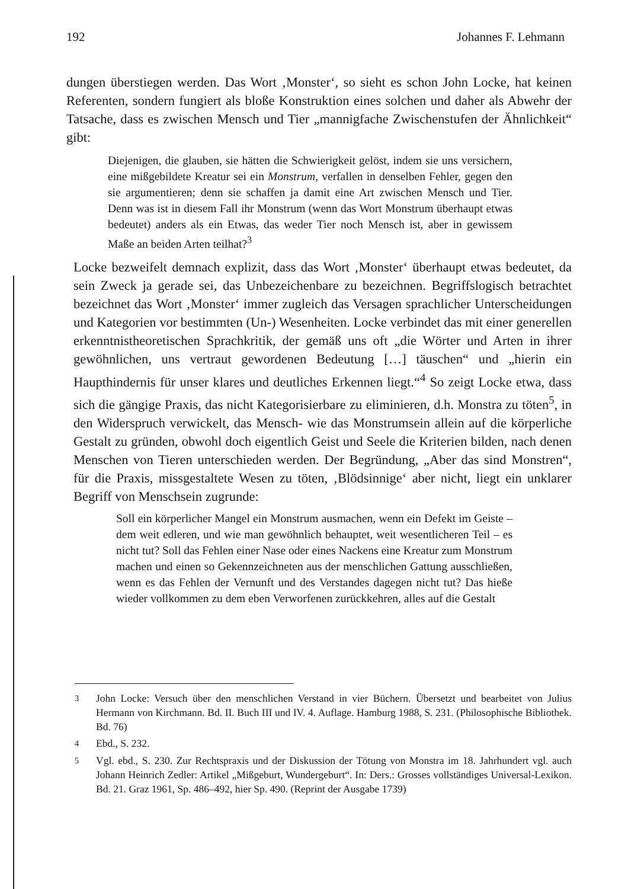192 Johannes F. Lehmann
dungen überstiegen werden. Das Wort ‚Monster‘, so sieht es schon John Locke, hat keinen Referenten, sondern fungiert als bloße Konstruktion eines solchen und daher als Abwehr der Tatsache, dass es zwischen Mensch und Tier „mannigfache Zwischenstufen der Ähnlichkeit“ gibt:
Diejenigen, die glauben, sie hätten die Schwierigkeit gelöst, indem sie uns versichern, eine mißgebildete Kreatur sei ein Monstrum, verfallen in denselben Fehler, gegen den sie argumentieren; denn sie schaffen ja damit eine Art zwischen Mensch und Tier. Denn was ist in diesem Fall ihr Monstrum (wenn das Wort Monstrum überhaupt etwas bedeutet) anders als ein Etwas, das weder Tier noch Mensch ist, aber in gewissem Maße an beiden Arten teilhat?<sup>3</sup>
Locke bezweifelt demnach explizit, dass das Wort ‚Monster‘ überhaupt etwas bedeutet, da sein Zweck ja gerade sei, das Unbezeichenbare zu bezeichnen. Begriffslogisch betrachtet bezeichnet das Wort ‚Monster‘ immer zugleich das Versagen sprachlicher Unterscheidungen und Kategorien vor bestimmten (Un-) Wesenheiten. Locke verbindet das mit einer generellen erkenntnistheoretischen Sprachkritik, der gemäß uns oft „die Wörter und Arten in ihrer gewöhnlichen, uns vertraut gewordenen Bedeutung […] täuschen“ und „hierin ein Haupthindernis für unser klares und deutliches Erkennen liegt.“<sup>4</sup> So zeigt Locke etwa, dass sich die gängige Praxis, das nicht Kategorisierbare zu eliminieren, d.h. Monstra zu töten<sup>5</sup>, in den Widerspruch verwickelt, das Mensch- wie das Monstrumsein allein auf die körperliche Gestalt zu gründen, obwohl doch eigentlich Geist und Seele die Kriterien bilden, nach denen Menschen von Tieren unterschieden werden. Der Begründung, „Aber das sind Monstren“, für die Praxis, missgestaltete Wesen zu töten, ‚Blödsinnige‘ aber nicht, liegt ein unklarer Begriff von Menschsein zugrunde:
Soll ein körperlicher Mangel ein Monstrum ausmachen, wenn ein Defekt im Geiste – dem weit edleren, und wie man gewöhnlich behauptet, weit wesentlicheren Teil – es nicht tut? Soll das Fehlen einer Nase oder eines Nackens eine Kreatur zum Monstrum machen und einen so Gekennzeichneten aus der menschlichen Gattung ausschließen, wenn es das Fehlen der Vernunft und des Verstandes dagegen nicht tut? Das hieße wieder vollkommen zu dem eben Verworfenen zurückkehren, alles auf die Gestalt
<sup>3</sup> John Locke: Versuch über den menschlichen Verstand in vier Büchern. Übersetzt und bearbeitet von Julius Hermann von Kirchmann. Bd. II. Buch III und IV. 4. Auflage. Hamburg 1988, S. 231. (Philosophische Bibliothek. Bd. 76)
<sup>4</sup> Ebd., S. 232.
<sup>5</sup> Vgl. ebd., S. 230. Zur Rechtspraxis und der Diskussion der Tötung von Monstra im 18. Jahrhundert vgl. auch Johann Heinrich Zedler: Artikel „Mißgeburt, Wundergeburt“. In: Ders.: Grosses vollständiges Universal-Lexikon. Bd. 21. Graz 1961, Sp. 486–492, hier Sp. 490. (Reprint der Ausgabe 1739)